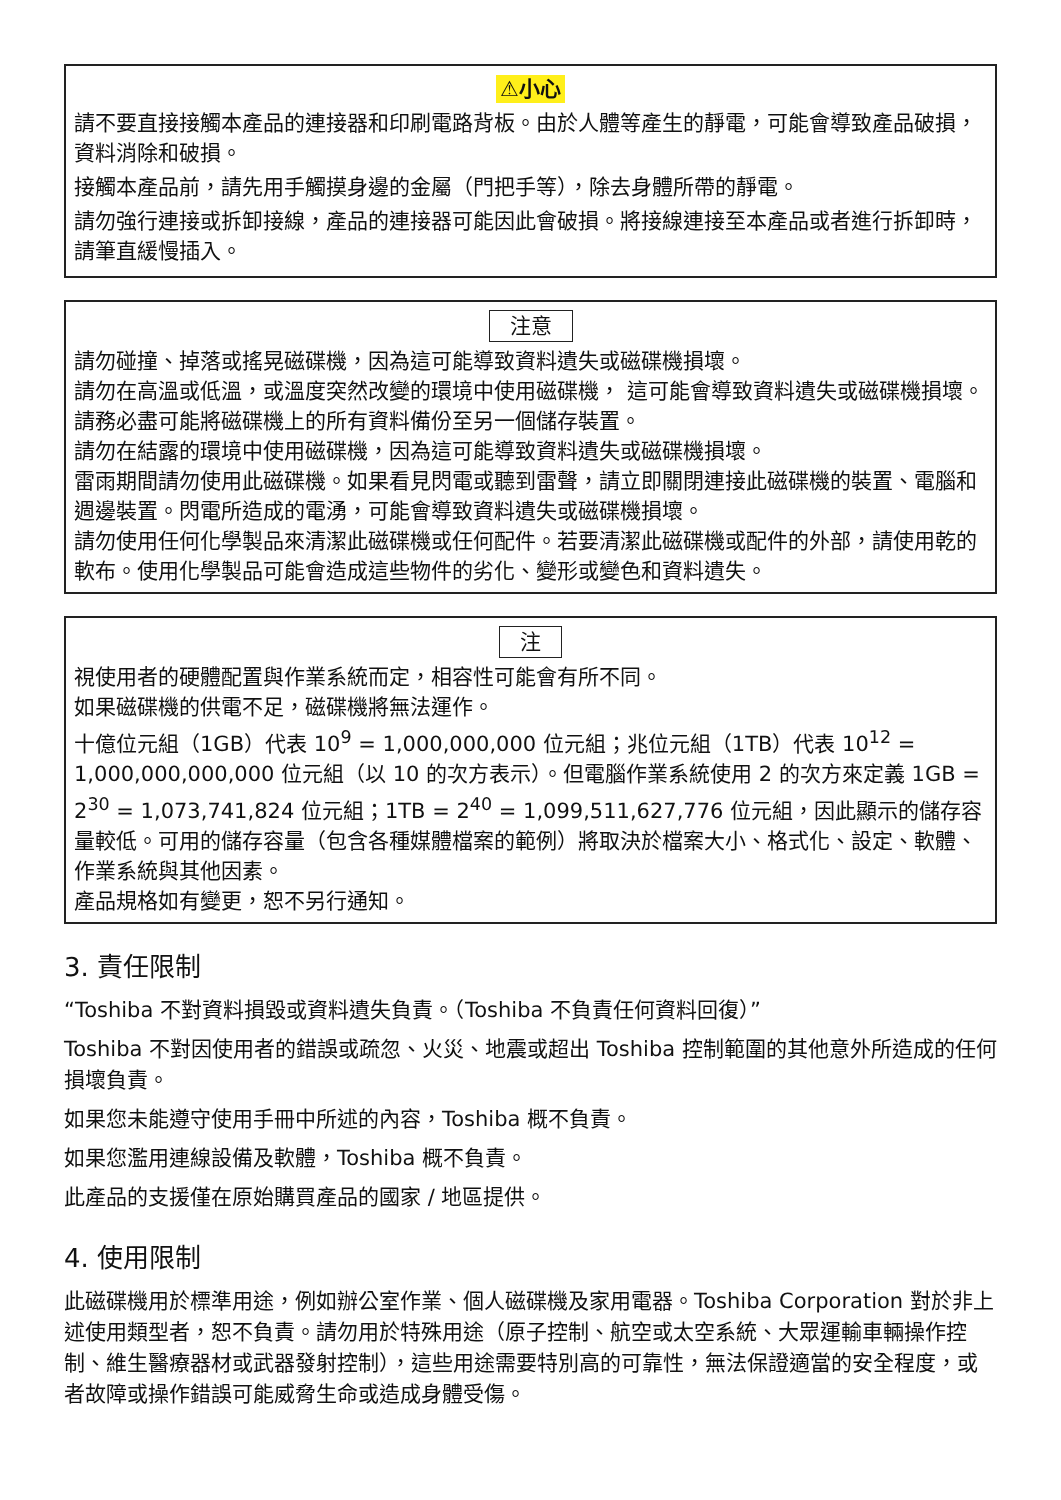⚠小心
請不要直接接觸本產品的連接器和印刷電路背板。由於人體等產生的靜電，可能會導致產品破損，資料消除和破損。
接觸本產品前，請先用手觸摸身邊的金屬（門把手等），除去身體所帶的靜電。
請勿強行連接或拆卸接線，產品的連接器可能因此會破損。將接線連接至本產品或者進行拆卸時，請筆直緩慢插入。
注意
請勿碰撞、掉落或搖晃磁碟機，因為這可能導致資料遺失或磁碟機損壞。
請勿在高溫或低溫，或溫度突然改變的環境中使用磁碟機， 這可能會導致資料遺失或磁碟機損壞。
請務必盡可能將磁碟機上的所有資料備份至另一個儲存裝置。
請勿在結露的環境中使用磁碟機，因為這可能導致資料遺失或磁碟機損壞。
雷雨期間請勿使用此磁碟機。如果看見閃電或聽到雷聲，請立即關閉連接此磁碟機的裝置、電腦和週邊裝置。閃電所造成的電湧，可能會導致資料遺失或磁碟機損壞。
請勿使用任何化學製品來清潔此磁碟機或任何配件。若要清潔此磁碟機或配件的外部，請使用乾的軟布。使用化學製品可能會造成這些物件的劣化、變形或變色和資料遺失。
注
視使用者的硬體配置與作業系統而定，相容性可能會有所不同。
如果磁碟機的供電不足，磁碟機將無法運作。
十億位元組（1GB）代表 10<sup>9</sup> = 1,000,000,000 位元組；兆位元組（1TB）代表 10<sup>12</sup> = 1,000,000,000,000 位元組（以 10 的次方表示）。但電腦作業系統使用 2 的次方來定義 1GB = 2<sup>30</sup> = 1,073,741,824 位元組；1TB = 2<sup>40</sup> = 1,099,511,627,776 位元組，因此顯示的儲存容量較低。可用的儲存容量（包含各種媒體檔案的範例）將取決於檔案大小、格式化、設定、軟體、作業系統與其他因素。
產品規格如有變更，恕不另行通知。
3. 責任限制
“Toshiba 不對資料損毀或資料遺失負責。（Toshiba 不負責任何資料回復）”
Toshiba 不對因使用者的錯誤或疏忽、火災、地震或超出 Toshiba 控制範圍的其他意外所造成的任何損壞負責。
如果您未能遵守使用手冊中所述的內容，Toshiba 概不負責。
如果您濫用連線設備及軟體，Toshiba 概不負責。
此產品的支援僅在原始購買產品的國家 / 地區提供。
4. 使用限制
此磁碟機用於標準用途，例如辦公室作業、個人磁碟機及家用電器。Toshiba Corporation 對於非上述使用類型者，恕不負責。請勿用於特殊用途（原子控制、航空或太空系統、大眾運輸車輛操作控制、維生醫療器材或武器發射控制），這些用途需要特別高的可靠性，無法保證適當的安全程度，或者故障或操作錯誤可能威脅生命或造成身體受傷。